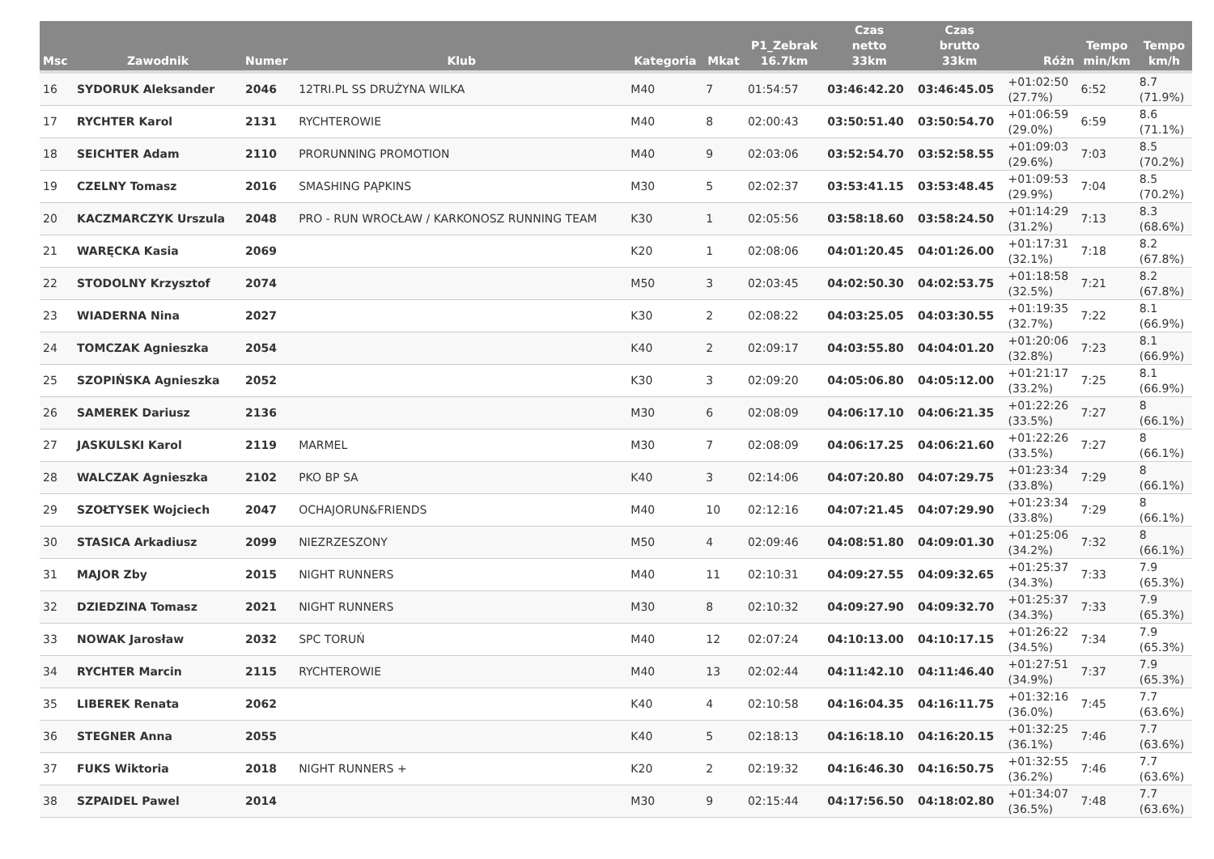| Msc | Zawodnik | Numer | Klub | Kategoria | Mkat | P1_Zebrak 16.7km | Czas netto 33km | Czas brutto 33km | Różn | Tempo min/km | Tempo km/h |
| --- | --- | --- | --- | --- | --- | --- | --- | --- | --- | --- | --- |
| 16 | SYDORUK Aleksander | 2046 | 12TRI.PL SS DRUŻYNA WILKA | M40 | 7 | 01:54:57 | 03:46:42.20 | 03:46:45.05 | +01:02:50 (27.7%) | 6:52 | 8.7 (71.9%) |
| 17 | RYCHTER Karol | 2131 | RYCHTEROWIE | M40 | 8 | 02:00:43 | 03:50:51.40 | 03:50:54.70 | +01:06:59 (29.0%) | 6:59 | 8.6 (71.1%) |
| 18 | SEICHTER Adam | 2110 | PRORUNNING PROMOTION | M40 | 9 | 02:03:06 | 03:52:54.70 | 03:52:58.55 | +01:09:03 (29.6%) | 7:03 | 8.5 (70.2%) |
| 19 | CZELNY Tomasz | 2016 | SMASHING PĄPKINS | M30 | 5 | 02:02:37 | 03:53:41.15 | 03:53:48.45 | +01:09:53 (29.9%) | 7:04 | 8.5 (70.2%) |
| 20 | KACZMARCZYK Urszula | 2048 | PRO - RUN WROCŁAW / KARKONOSZ RUNNING TEAM | K30 | 1 | 02:05:56 | 03:58:18.60 | 03:58:24.50 | +01:14:29 (31.2%) | 7:13 | 8.3 (68.6%) |
| 21 | WARĘCKA Kasia | 2069 | | K20 | 1 | 02:08:06 | 04:01:20.45 | 04:01:26.00 | +01:17:31 (32.1%) | 7:18 | 8.2 (67.8%) |
| 22 | STODOLNY Krzysztof | 2074 | | M50 | 3 | 02:03:45 | 04:02:50.30 | 04:02:53.75 | +01:18:58 (32.5%) | 7:21 | 8.2 (67.8%) |
| 23 | WIADERNA Nina | 2027 | | K30 | 2 | 02:08:22 | 04:03:25.05 | 04:03:30.55 | +01:19:35 (32.7%) | 7:22 | 8.1 (66.9%) |
| 24 | TOMCZAK Agnieszka | 2054 | | K40 | 2 | 02:09:17 | 04:03:55.80 | 04:04:01.20 | +01:20:06 (32.8%) | 7:23 | 8.1 (66.9%) |
| 25 | SZOPIŃSKA Agnieszka | 2052 | | K30 | 3 | 02:09:20 | 04:05:06.80 | 04:05:12.00 | +01:21:17 (33.2%) | 7:25 | 8.1 (66.9%) |
| 26 | SAMEREK Dariusz | 2136 | | M30 | 6 | 02:08:09 | 04:06:17.10 | 04:06:21.35 | +01:22:26 (33.5%) | 7:27 | 8 (66.1%) |
| 27 | JASKULSKI Karol | 2119 | MARMEL | M30 | 7 | 02:08:09 | 04:06:17.25 | 04:06:21.60 | +01:22:26 (33.5%) | 7:27 | 8 (66.1%) |
| 28 | WALCZAK Agnieszka | 2102 | PKO BP SA | K40 | 3 | 02:14:06 | 04:07:20.80 | 04:07:29.75 | +01:23:34 (33.8%) | 7:29 | 8 (66.1%) |
| 29 | SZOŁTYSEK Wojciech | 2047 | OCHAJORUN&FRIENDS | M40 | 10 | 02:12:16 | 04:07:21.45 | 04:07:29.90 | +01:23:34 (33.8%) | 7:29 | 8 (66.1%) |
| 30 | STASICA Arkadiusz | 2099 | NIEZRZESZONY | M50 | 4 | 02:09:46 | 04:08:51.80 | 04:09:01.30 | +01:25:06 (34.2%) | 7:32 | 8 (66.1%) |
| 31 | MAJOR Zby | 2015 | NIGHT RUNNERS | M40 | 11 | 02:10:31 | 04:09:27.55 | 04:09:32.65 | +01:25:37 (34.3%) | 7:33 | 7.9 (65.3%) |
| 32 | DZIEDZINA Tomasz | 2021 | NIGHT RUNNERS | M30 | 8 | 02:10:32 | 04:09:27.90 | 04:09:32.70 | +01:25:37 (34.3%) | 7:33 | 7.9 (65.3%) |
| 33 | NOWAK Jarosław | 2032 | SPC TORUŃ | M40 | 12 | 02:07:24 | 04:10:13.00 | 04:10:17.15 | +01:26:22 (34.5%) | 7:34 | 7.9 (65.3%) |
| 34 | RYCHTER Marcin | 2115 | RYCHTEROWIE | M40 | 13 | 02:02:44 | 04:11:42.10 | 04:11:46.40 | +01:27:51 (34.9%) | 7:37 | 7.9 (65.3%) |
| 35 | LIBEREK Renata | 2062 | | K40 | 4 | 02:10:58 | 04:16:04.35 | 04:16:11.75 | +01:32:16 (36.0%) | 7:45 | 7.7 (63.6%) |
| 36 | STEGNER Anna | 2055 | | K40 | 5 | 02:18:13 | 04:16:18.10 | 04:16:20.15 | +01:32:25 (36.1%) | 7:46 | 7.7 (63.6%) |
| 37 | FUKS Wiktoria | 2018 | NIGHT RUNNERS + | K20 | 2 | 02:19:32 | 04:16:46.30 | 04:16:50.75 | +01:32:55 (36.2%) | 7:46 | 7.7 (63.6%) |
| 38 | SZPAIDEL Pawel | 2014 | | M30 | 9 | 02:15:44 | 04:17:56.50 | 04:18:02.80 | +01:34:07 (36.5%) | 7:48 | 7.7 (63.6%) |